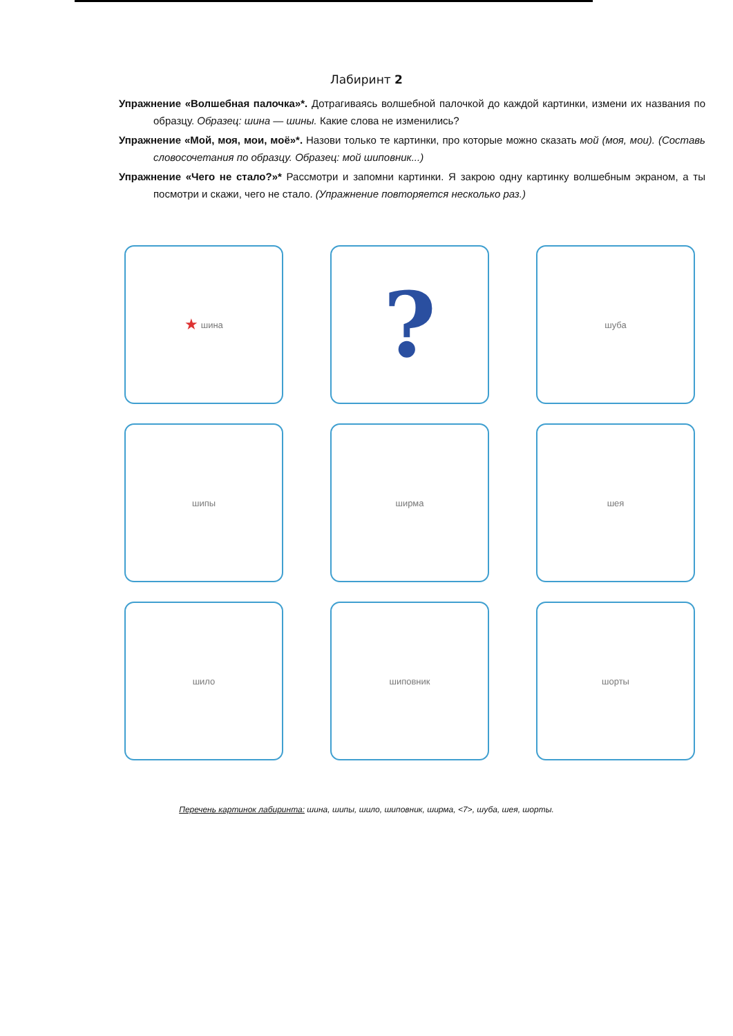Лабиринт 2
Упражнение «Волшебная палочка»*. Дотрагиваясь волшебной палочкой до каждой картинки, измени их названия по образцу. Образец: шина — шины. Какие слова не изменились?
Упражнение «Мой, моя, мои, моё»*. Назови только те картинки, про которые можно сказать мой (моя, мои). (Составь словосочетания по образцу. Образец: мой шиповник...)
Упражнение «Чего не стало?»* Рассмотри и запомни картинки. Я закрою одну картинку волшебным экраном, а ты посмотри и скажи, чего не стало. (Упражнение повторяется несколько раз.)
★ шина
?
шуба
шипы
ширма
шея
шило
шиповник
шорты
Перечень картинок лабиринта: шина, шипы, шило, шиповник, ширма, <7>, шуба, шея, шорты.